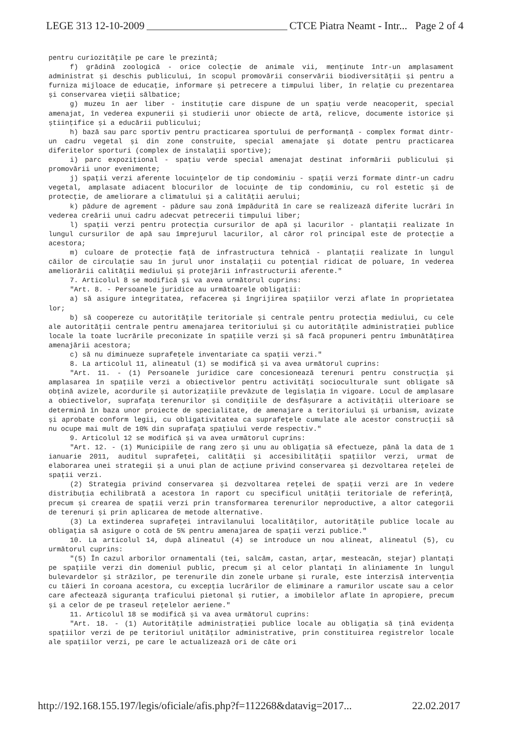LEGE 313 12-10-2009 CTCE Piatra Neamt - Intr... Page 2 of 4
pentru curiozitățile pe care le prezintă;
f) grădină zoologică - orice colecție de animale vii, menținute într-un amplasament administrat și deschis publicului, în scopul promovării conservării biodiversității și pentru a furniza mijloace de educație, informare și petrecere a timpului liber, în relație cu prezentarea și conservarea vieții sălbatice;
g) muzeu în aer liber - instituție care dispune de un spațiu verde neacoperit, special amenajat, în vederea expunerii și studierii unor obiecte de artă, relicve, documente istorice și științifice și a educării publicului;
h) bază sau parc sportiv pentru practicarea sportului de performanță - complex format dintr-un cadru vegetal și din zone construite, special amenajate și dotate pentru practicarea diferitelor sporturi (complex de instalații sportive);
i) parc expozițional - spațiu verde special amenajat destinat informării publicului și promovării unor evenimente;
j) spații verzi aferente locuințelor de tip condominiu - spații verzi formate dintr-un cadru vegetal, amplasate adiacent blocurilor de locuințe de tip condominiu, cu rol estetic și de protecție, de ameliorare a climatului și a calității aerului;
k) pădure de agrement - pădure sau zonă împădurită în care se realizează diferite lucrări în vederea creării unui cadru adecvat petrecerii timpului liber;
l) spații verzi pentru protecția cursurilor de apă și lacurilor - plantații realizate în lungul cursurilor de apă sau împrejurul lacurilor, al căror rol principal este de protecție a acestora;
m) culoare de protecție față de infrastructura tehnică - plantații realizate în lungul căilor de circulație sau în jurul unor instalații cu potențial ridicat de poluare, în vederea ameliorării calității mediului și protejării infrastructurii aferente."
7. Articolul 8 se modifică și va avea următorul cuprins:
"Art. 8. - Persoanele juridice au următoarele obligații:
a) să asigure integritatea, refacerea și îngrijirea spațiilor verzi aflate în proprietatea lor;
b) să coopereze cu autoritățile teritoriale și centrale pentru protecția mediului, cu cele ale autorității centrale pentru amenajarea teritoriului și cu autoritățile administrației publice locale la toate lucrările preconizate în spațiile verzi și să facă propuneri pentru îmbunătățirea amenajării acestora;
c) să nu diminueze suprafețele inventariate ca spații verzi."
8. La articolul 11, alineatul (1) se modifică și va avea următorul cuprins:
"Art. 11. - (1) Persoanele juridice care concesionează terenuri pentru construcția și amplasarea în spațiile verzi a obiectivelor pentru activități socioculturale sunt obligate să obțină avizele, acordurile și autorizațiile prevăzute de legislația în vigoare. Locul de amplasare a obiectivelor, suprafața terenurilor și condițiile de desfășurare a activității ulterioare se determină în baza unor proiecte de specialitate, de amenajare a teritoriului și urbanism, avizate și aprobate conform legii, cu obligativitatea ca suprafețele cumulate ale acestor construcții să nu ocupe mai mult de 10% din suprafața spațiului verde respectiv."
9. Articolul 12 se modifică și va avea următorul cuprins:
"Art. 12. - (1) Municipiile de rang zero și unu au obligația să efectueze, până la data de 1 ianuarie 2011, auditul suprafeței, calității și accesibilității spațiilor verzi, urmat de elaborarea unei strategii și a unui plan de acțiune privind conservarea și dezvoltarea rețelei de spații verzi.
(2) Strategia privind conservarea și dezvoltarea rețelei de spații verzi are în vedere distribuția echilibrată a acestora în raport cu specificul unității teritoriale de referință, precum și crearea de spații verzi prin transformarea terenurilor neproductive, a altor categorii de terenuri și prin aplicarea de metode alternative.
(3) La extinderea suprafeței intravilanului localităților, autoritățile publice locale au obligația să asigure o cotă de 5% pentru amenajarea de spații verzi publice."
10. La articolul 14, după alineatul (4) se introduce un nou alineat, alineatul (5), cu următorul cuprins:
"(5) În cazul arborilor ornamentali (tei, salcâm, castan, arțar, mesteacăn, stejar) plantați pe spațiile verzi din domeniul public, precum și al celor plantați în aliniamente în lungul bulevardelor și străzilor, pe terenurile din zonele urbane și rurale, este interzisă intervenția cu tăieri în coroana acestora, cu excepția lucrărilor de eliminare a ramurilor uscate sau a celor care afectează siguranța traficului pietonal și rutier, a imobilelor aflate în apropiere, precum și a celor de pe traseul rețelelor aeriene."
11. Articolul 18 se modifică și va avea următorul cuprins:
"Art. 18. - (1) Autoritățile administrației publice locale au obligația să țină evidența spațiilor verzi de pe teritoriul unităților administrative, prin constituirea registrelor locale ale spațiilor verzi, pe care le actualizează ori de câte ori
http://192.168.155.197/legis/oficiale/afis.php?f=112268&datavig=2017... 22.02.2017